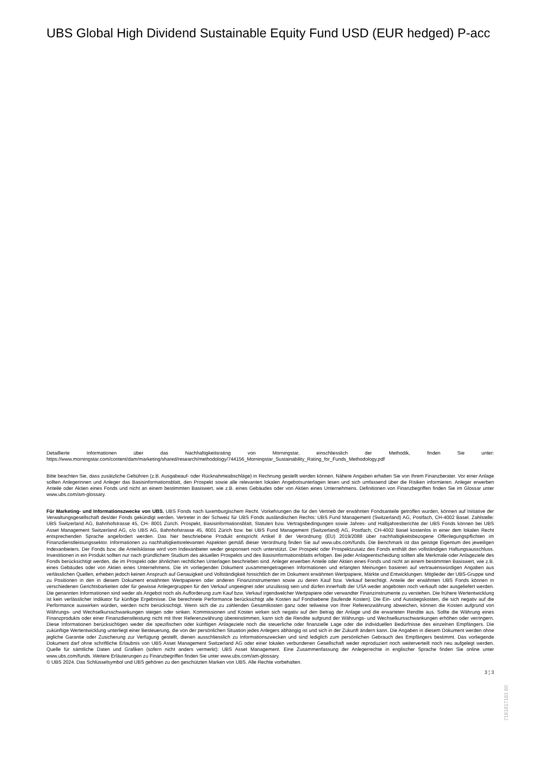UBS Global High Dividend Sustainable Equity Fund USD (EUR hedged) P-acc
Detaillierte Informationen über das Nachhaltigkeitsrating von Morningstar, einschliesslich der Methodik, finden Sie unter: https://www.morningstar.com/content/dam/marketing/shared/research/methodology/744156_Morningstar_Sustainability_Rating_for_Funds_Methodology.pdf
Bitte beachten Sie, dass zusätzliche Gebühren (z.B. Ausgabeauf- oder Rücknahmeabschläge) in Rechnung gestellt werden können. Nähere Angaben erhalten Sie von Ihrem Finanzberater. Vor einer Anlage sollten Anlegerinnen und Anleger das Basisinformationsblatt, den Prospekt sowie alle relevanten lokalen Angebotsunterlagen lesen und sich umfassend über die Risiken informieren. Anleger erwerben Anteile oder Aktien eines Fonds und nicht an einem bestimmten Basiswert, wie z.B. eines Gebäudes oder von Aktien eines Unternehmens. Definitionen von Finanzbegriffen finden Sie im Glossar unter www.ubs.com/am-glossary.
Für Marketing- und Informationszwecke von UBS. UBS Fonds nach luxemburgischem Recht. Vorkehrungen die für den Vertrieb der erwähnten Fondsanteile getroffen wurden, können auf Initiative der Verwaltungsgesellschaft des/der Fonds gekündigt werden. Vertreter in der Schweiz für UBS Fonds ausländischen Rechts: UBS Fund Management (Switzerland) AG, Postfach, CH-4002 Basel. Zahlstelle: UBS Switzerland AG, Bahnhofstrasse 45, CH- 8001 Zürich. Prospekt, Basisinformationsblatt, Statuten bzw. Vertragsbedingungen sowie Jahres- und Halbjahresberichte der UBS Fonds können bei UBS Asset Management Switzerland AG, c/o UBS AG, Bahnhofstrasse 45, 8001 Zürich bzw. bei UBS Fund Management (Switzerland) AG, Postfach, CH-4002 Basel kostenlos in einer dem lokalen Recht entsprechenden Sprache angefordert werden. Das hier beschriebene Produkt entspricht Artikel 8 der Verordnung (EU) 2019/2088 über nachhaltigkeitsbezogene Offenlegungspflichten im Finanzdienstleistungssektor. Informationen zu nachhaltigkeitsrelevanten Aspekten gemäß dieser Verordnung finden Sie auf www.ubs.com/funds. Die Benchmark ist das geistige Eigentum des jeweiligen Indexanbieters. Der Fonds bzw. die Anteilsklasse wird vom Indexanbieter weder gesponsert noch unterstützt. Der Prospekt oder Prospektzusatz des Fonds enthält den vollständigen Haftungsausschluss. Investitionen in ein Produkt sollten nur nach gründlichem Studium des aktuellen Prospekts und des Basisinformationsblatts erfolgen. Bei jeder Anlageentscheidung sollten alle Merkmale oder Anlageziele des Fonds berücksichtigt werden, die im Prospekt oder ähnlichen rechtlichen Unterlagen beschrieben sind. Anleger erwerben Anteile oder Aktien eines Fonds und nicht an einem bestimmten Basiswert, wie z.B. eines Gebäudes oder von Aktien eines Unternehmens. Die im vorliegenden Dokument zusammengetragenen Informationen und erlangten Meinungen basieren auf vertrauenswürdigen Angaben aus verlässlichen Quellen, erheben jedoch keinen Anspruch auf Genauigkeit und Vollständigkeit hinsichtlich der im Dokument erwähnten Wertpapiere, Märkte und Entwicklungen. Mitglieder der UBS-Gruppe sind zu Positionen in den in diesem Dokument erwähnten Wertpapieren oder anderen Finanzinstrumenten sowie zu deren Kauf bzw. Verkauf berechtigt. Anteile der erwähnten UBS Fonds können in verschiedenen Gerichtsbarkeiten oder für gewisse Anlegergruppen für den Verkauf ungeeignet oder unzulässig sein und dürfen innerhalb der USA weder angeboten noch verkauft oder ausgeliefert werden. Die genannten Informationen sind weder als Angebot noch als Aufforderung zum Kauf bzw. Verkauf irgendwelcher Wertpapiere oder verwandter Finanzinstrumente zu verstehen. Die frühere Wertentwicklung ist kein verlässlicher Indikator für künftige Ergebnisse. Die berechnete Performance berücksichtigt alle Kosten auf Fondsebene (laufende Kosten). Die Ein- und Ausstiegskosten, die sich negativ auf die Performance auswirken würden, werden nicht berücksichtigt. Wenn sich die zu zahlenden Gesamtkosten ganz oder teilweise von Ihrer Referenzwährung abweichen, können die Kosten aufgrund von Währungs- und Wechselkursschwankungen steigen oder sinken. Kommissionen und Kosten wirken sich negativ auf den Betrag der Anlage und die erwarteten Rendite aus. Sollte die Währung eines Finanzprodukts oder einer Finanzdienstleistung nicht mit Ihrer Referenzwährung übereinstimmen, kann sich die Rendite aufgrund der Währungs- und Wechselkursschwankungen erhöhen oder verringern. Diese Informationen berücksichtigen weder die spezifischen oder künftigen Anlageziele noch die steuerliche oder finanzielle Lage oder die individuellen Bedürfnisse des einzelnen Empfängers. Die zukünftige Wertentwicklung unterliegt einer Besteuerung, die von der persönlichen Situation jedes Anlegers abhängig ist und sich in der Zukunft ändern kann. Die Angaben in diesem Dokument werden ohne jegliche Garantie oder Zusicherung zur Verfügung gestellt, dienen ausschliesslich zu Informationszwecken und sind lediglich zum persönlichen Gebrauch des Empfängers bestimmt. Das vorliegende Dokument darf ohne schriftliche Erlaubnis von UBS Asset Management Switzerland AG oder einer lokalen verbundenen Gesellschaft weder reproduziert noch weiterverteilt noch neu aufgelegt werden. Quelle für sämtliche Daten und Grafiken (sofern nicht anders vermerkt): UBS Asset Management. Eine Zusammenfassung der Anlegerrechte in englischer Sprache finden Sie online unter www.ubs.com/funds. Weitere Erläuterungen zu Finanzbegriffen finden Sie unter www.ubs.com/am-glossary.
© UBS 2024. Das Schlüsselsymbol und UBS gehören zu den geschützten Marken von UBS. Alle Rechte vorbehalten.
3 ¦ 3
7181817181 80